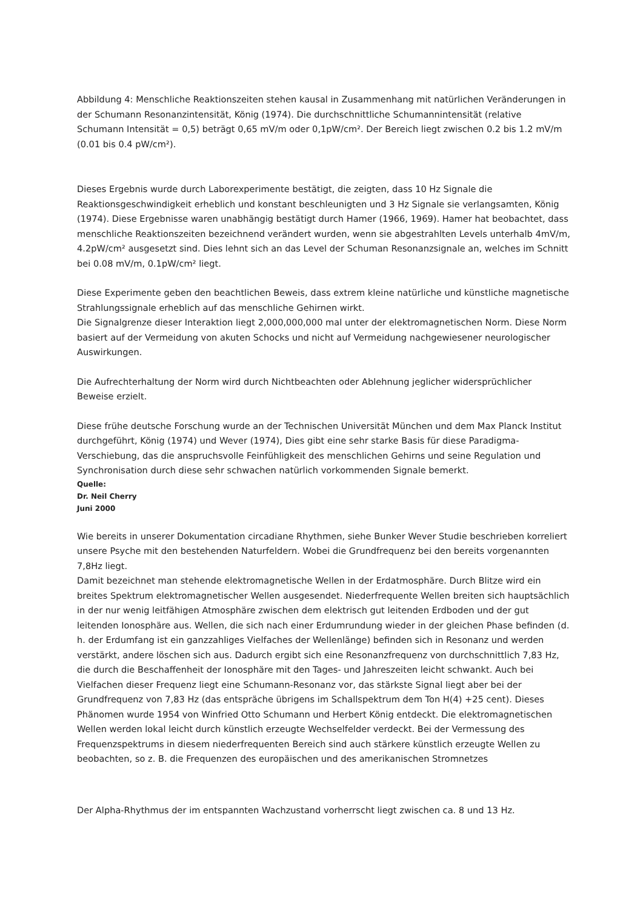Abbildung 4: Menschliche Reaktionszeiten stehen kausal in Zusammenhang mit natürlichen Veränderungen in der Schumann Resonanzintensität, König (1974). Die durchschnittliche Schumannintensität (relative Schumann Intensität = 0,5) beträgt 0,65 mV/m oder 0,1pW/cm². Der Bereich liegt zwischen 0.2 bis 1.2 mV/m (0.01 bis 0.4 pW/cm²).
Dieses Ergebnis wurde durch Laborexperimente bestätigt, die zeigten, dass 10 Hz Signale die Reaktionsgeschwindigkeit erheblich und konstant beschleunigten und 3 Hz Signale sie verlangsamten, König (1974). Diese Ergebnisse waren unabhängig bestätigt durch Hamer (1966, 1969). Hamer hat beobachtet, dass menschliche Reaktionszeiten bezeichnend verändert wurden, wenn sie abgestrahlten Levels unterhalb 4mV/m, 4.2pW/cm² ausgesetzt sind. Dies lehnt sich an das Level der Schuman Resonanzsignale an, welches im Schnitt bei 0.08 mV/m, 0.1pW/cm² liegt.
Diese Experimente geben den beachtlichen Beweis, dass extrem kleine natürliche und künstliche magnetische Strahlungssignale erheblich auf das menschliche Gehirnen wirkt.
Die Signalgrenze dieser Interaktion liegt 2,000,000,000 mal unter der elektromagnetischen Norm. Diese Norm basiert auf der Vermeidung von akuten Schocks und nicht auf Vermeidung nachgewiesener neurologischer Auswirkungen.
Die Aufrechterhaltung der Norm wird durch Nichtbeachten oder Ablehnung jeglicher widersprüchlicher Beweise erzielt.
Diese frühe deutsche Forschung wurde an der Technischen Universität München und dem Max Planck Institut durchgeführt, König (1974) und Wever (1974), Dies gibt eine sehr starke Basis für diese Paradigma-Verschiebung, das die anspruchsvolle Feinfühligkeit des menschlichen Gehirns und seine Regulation und Synchronisation durch diese sehr schwachen natürlich vorkommenden Signale bemerkt.
Quelle:
Dr. Neil Cherry
Juni 2000
Wie bereits in unserer Dokumentation circadiane Rhythmen, siehe Bunker Wever Studie beschrieben korreliert unsere Psyche mit den bestehenden Naturfeldern. Wobei die Grundfrequenz bei den bereits vorgenannten 7,8Hz liegt.
Damit bezeichnet man stehende elektromagnetische Wellen in der Erdatmosphäre. Durch Blitze wird ein breites Spektrum elektromagnetischer Wellen ausgesendet. Niederfrequente Wellen breiten sich hauptsächlich in der nur wenig leitfähigen Atmosphäre zwischen dem elektrisch gut leitenden Erdboden und der gut leitenden Ionosphäre aus. Wellen, die sich nach einer Erdumrundung wieder in der gleichen Phase befinden (d. h. der Erdumfang ist ein ganzzahliges Vielfaches der Wellenlänge) befinden sich in Resonanz und werden verstärkt, andere löschen sich aus. Dadurch ergibt sich eine Resonanzfrequenz von durchschnittlich 7,83 Hz, die durch die Beschaffenheit der Ionosphäre mit den Tages- und Jahreszeiten leicht schwankt. Auch bei Vielfachen dieser Frequenz liegt eine Schumann-Resonanz vor, das stärkste Signal liegt aber bei der Grundfrequenz von 7,83 Hz (das entspräche übrigens im Schallspektrum dem Ton H(4) +25 cent). Dieses Phänomen wurde 1954 von Winfried Otto Schumann und Herbert König entdeckt. Die elektromagnetischen Wellen werden lokal leicht durch künstlich erzeugte Wechselfelder verdeckt. Bei der Vermessung des Frequenzspektrums in diesem niederfrequenten Bereich sind auch stärkere künstlich erzeugte Wellen zu beobachten, so z. B. die Frequenzen des europäischen und des amerikanischen Stromnetzes
Der Alpha-Rhythmus der im entspannten Wachzustand vorherrscht liegt zwischen ca. 8 und 13 Hz.